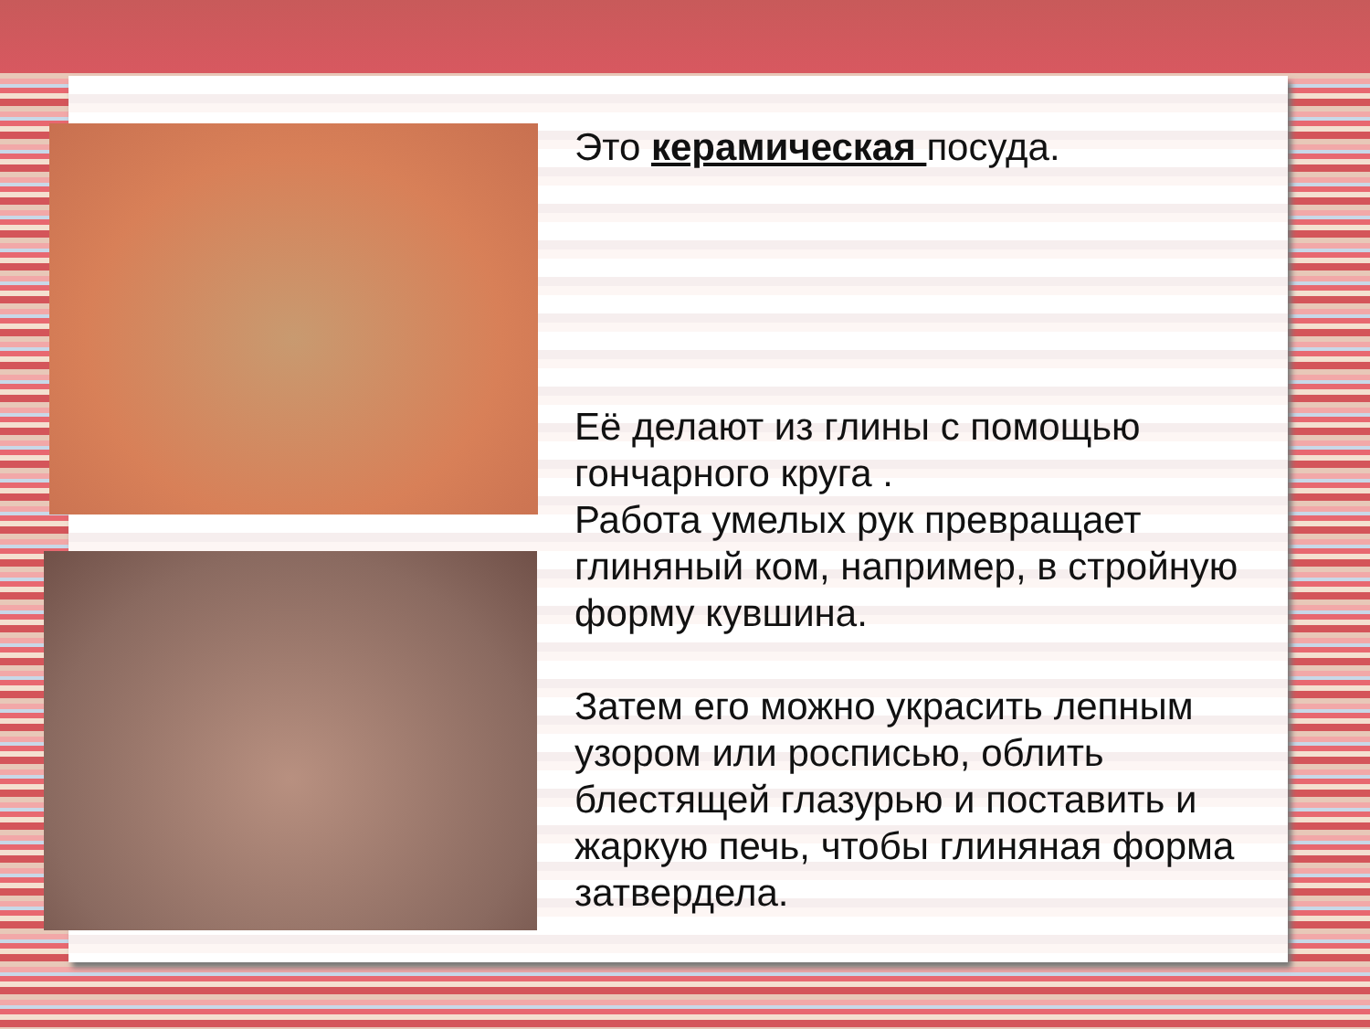Это керамическая посуда.
Её делают из глины с помощью гончарного круга .
Работа умелых рук превращает глиняный ком, например, в стройную форму кувшина.
Затем его можно украсить лепным узором или росписью, облить блестящей глазурью и поставить и жаркую печь, чтобы глиняная форма затвердела.